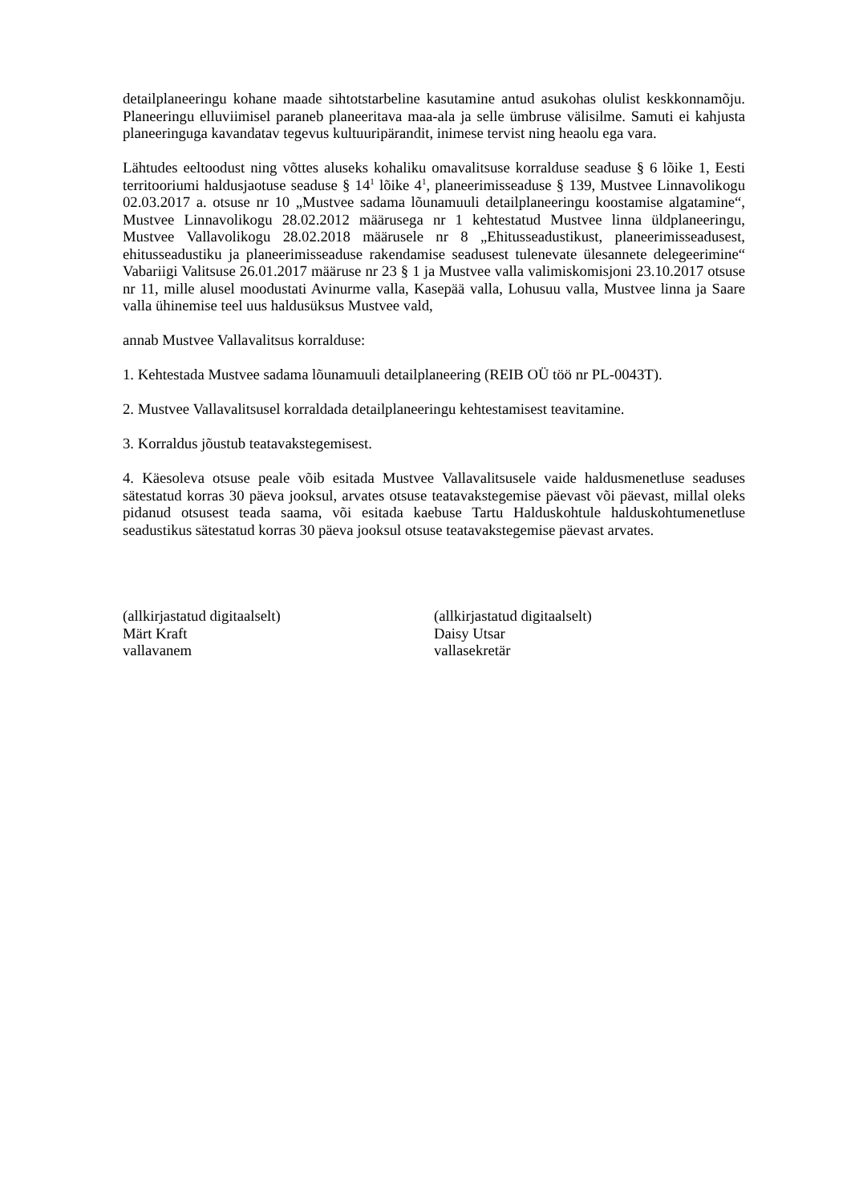detailplaneeringu kohane maade sihtotstarbeline kasutamine antud asukohas olulist keskkonnamõju. Planeeringu elluviimisel paraneb planeeritava maa-ala ja selle ümbruse välisilme. Samuti ei kahjusta planeeringuga kavandatav tegevus kultuuripärandit, inimese tervist ning heaolu ega vara.
Lähtudes eeltoodust ning võttes aluseks kohaliku omavalitsuse korralduse seaduse § 6 lõike 1, Eesti territooriumi haldusjaotuse seaduse § 14<sup>1</sup> lõike 4<sup>1</sup>, planeerimisseaduse § 139, Mustvee Linnavolikogu 02.03.2017 a. otsuse nr 10 „Mustvee sadama lõunamuuli detailplaneeringu koostamise algatamine“, Mustvee Linnavolikogu 28.02.2012 määrusega nr 1 kehtestatud Mustvee linna üldplaneeringu, Mustvee Vallavolikogu 28.02.2018 määrusele nr 8 „Ehitusseadustikust, planeerimisseadusest, ehitusseadustiku ja planeerimisseaduse rakendamise seadusest tulenevate ülesannete delegeerimine“ Vabariigi Valitsuse 26.01.2017 määruse nr 23 § 1 ja Mustvee valla valimiskomisjoni 23.10.2017 otsuse nr 11, mille alusel moodustati Avinurme valla, Kasepää valla, Lohusuu valla, Mustvee linna ja Saare valla ühinemise teel uus haldusüksus Mustvee vald,
annab Mustvee Vallavalitsus korralduse:
1. Kehtestada Mustvee sadama lõunamuuli detailplaneering (REIB OÜ töö nr PL-0043T).
2. Mustvee Vallavalitsusel korraldada detailplaneeringu kehtestamisest teavitamine.
3. Korraldus jõustub teatavakstegemisest.
4. Käesoleva otsuse peale võib esitada Mustvee Vallavalitsusele vaide haldusmenetluse seaduses sätestatud korras 30 päeva jooksul, arvates otsuse teatavakstegemise päevast või päevast, millal oleks pidanud otsusest teada saama, või esitada kaebuse Tartu Halduskohtule halduskohtumenetluse seadustikus sätestatud korras 30 päeva jooksul otsuse teatavakstegemise päevast arvates.
(allkirjastatud digitaalselt)
Märt Kraft
vallavanem
(allkirjastatud digitaalselt)
Daisy Utsar
vallasekretär